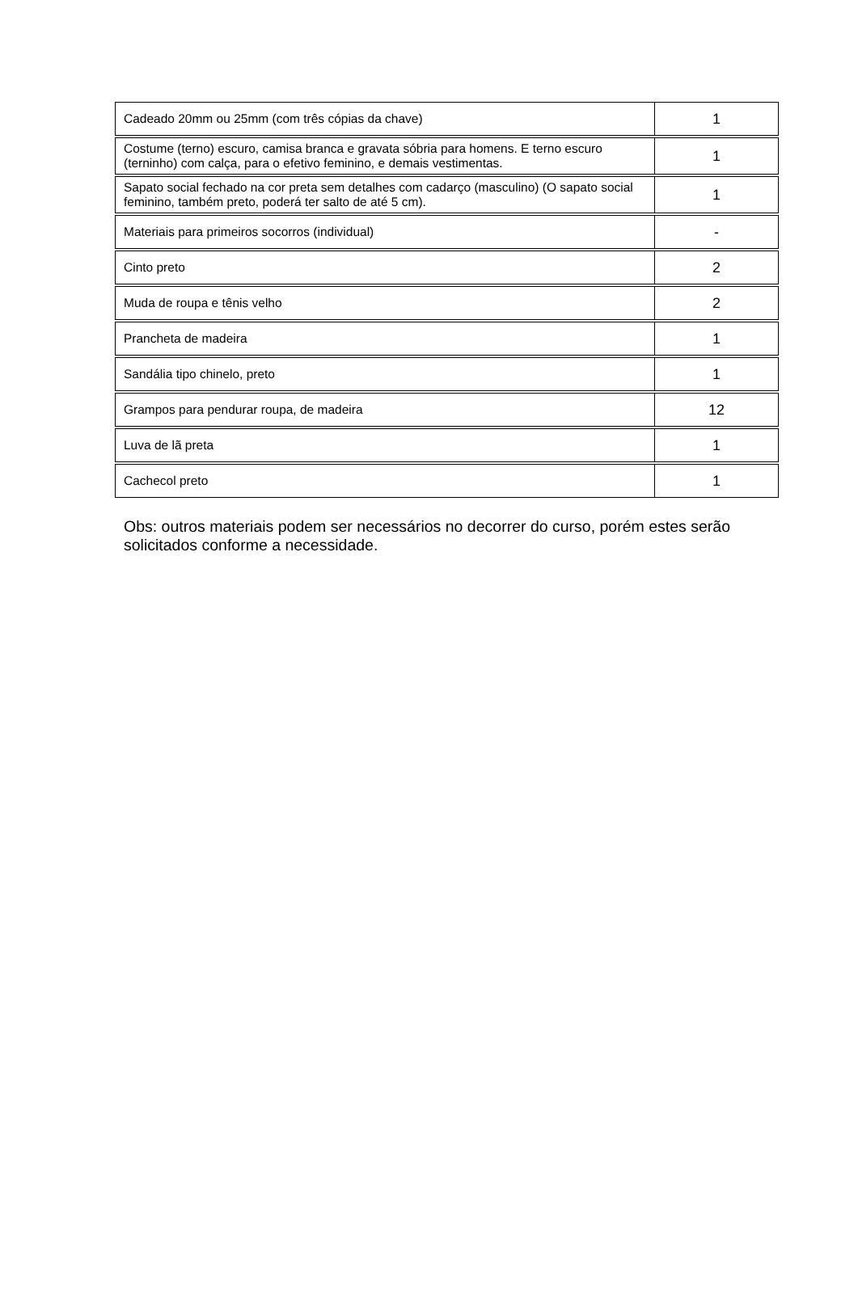| Cadeado 20mm ou 25mm (com três cópias da chave) | 1 |
| Costume (terno) escuro, camisa branca e gravata sóbria para homens. E terno escuro (terninho) com calça, para o efetivo feminino, e demais vestimentas. | 1 |
| Sapato social fechado na cor preta sem detalhes com cadarço (masculino) (O sapato social feminino, também preto, poderá ter salto de até 5 cm). | 1 |
| Materiais para primeiros socorros (individual) | - |
| Cinto preto | 2 |
| Muda de roupa e tênis velho | 2 |
| Prancheta de madeira | 1 |
| Sandália tipo chinelo, preto | 1 |
| Grampos para pendurar roupa, de madeira | 12 |
| Luva de lã preta | 1 |
| Cachecol preto | 1 |
Obs: outros materiais podem ser necessários no decorrer do curso, porém estes serão solicitados conforme a necessidade.